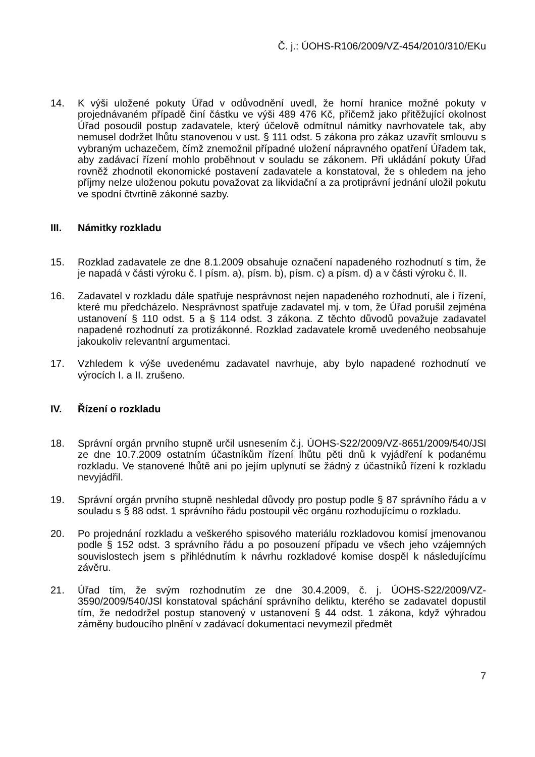Č. j.: ÚOHS-R106/2009/VZ-454/2010/310/EKu
14. K výši uložené pokuty Úřad v odůvodnění uvedl, že horní hranice možné pokuty v projednávaném případě činí částku ve výši 489 476 Kč, přičemž jako přitěžující okolnost Úřad posoudil postup zadavatele, který účelově odmítnul námitky navrhovatele tak, aby nemusel dodržet lhůtu stanovenou v ust. § 111 odst. 5 zákona pro zákaz uzavřít smlouvu s vybraným uchazečem, čímž znemožnil případné uložení nápravného opatření Úřadem tak, aby zadávací řízení mohlo proběhnout v souladu se zákonem. Při ukládání pokuty Úřad rovněž zhodnotil ekonomické postavení zadavatele a konstatoval, že s ohledem na jeho příjmy nelze uloženou pokutu považovat za likvidační a za protiprávní jednání uložil pokutu ve spodní čtvrtině zákonné sazby.
III. Námitky rozkladu
15. Rozklad zadavatele ze dne 8.1.2009 obsahuje označení napadeného rozhodnutí s tím, že je napadá v části výroku č. I písm. a), písm. b), písm. c) a písm. d) a v části výroku č. II.
16. Zadavatel v rozkladu dále spatřuje nesprávnost nejen napadeného rozhodnutí, ale i řízení, které mu předcházelo. Nesprávnost spatřuje zadavatel mj. v tom, že Úřad porušil zejména ustanovení § 110 odst. 5 a § 114 odst. 3 zákona. Z těchto důvodů považuje zadavatel napadené rozhodnutí za protizákonné. Rozklad zadavatele kromě uvedeného neobsahuje jakoukoliv relevantní argumentaci.
17. Vzhledem k výše uvedenému zadavatel navrhuje, aby bylo napadené rozhodnutí ve výrocích I. a II. zrušeno.
IV. Řízení o rozkladu
18. Správní orgán prvního stupně určil usnesením č.j. ÚOHS-S22/2009/VZ-8651/2009/540/JSl ze dne 10.7.2009 ostatním účastníkům řízení lhůtu pěti dnů k vyjádření k podanému rozkladu. Ve stanovené lhůtě ani po jejím uplynutí se žádný z účastníků řízení k rozkladu nevyjádřil.
19. Správní orgán prvního stupně neshledal důvody pro postup podle § 87 správního řádu a v souladu s § 88 odst. 1 správního řádu postoupil věc orgánu rozhodujícímu o rozkladu.
20. Po projednání rozkladu a veškerého spisového materiálu rozkladovou komisí jmenovanou podle § 152 odst. 3 správního řádu a po posouzení případu ve všech jeho vzájemných souvislostech jsem s přihlédnutím k návrhu rozkladové komise dospěl k následujícímu závěru.
21. Úřad tím, že svým rozhodnutím ze dne 30.4.2009, č. j. ÚOHS-S22/2009/VZ-3590/2009/540/JSl konstatoval spáchání správního deliktu, kterého se zadavatel dopustil tím, že nedodržel postup stanovený v ustanovení § 44 odst. 1 zákona, když výhradou záměny budoucího plnění v zadávací dokumentaci nevymezil předmět
7